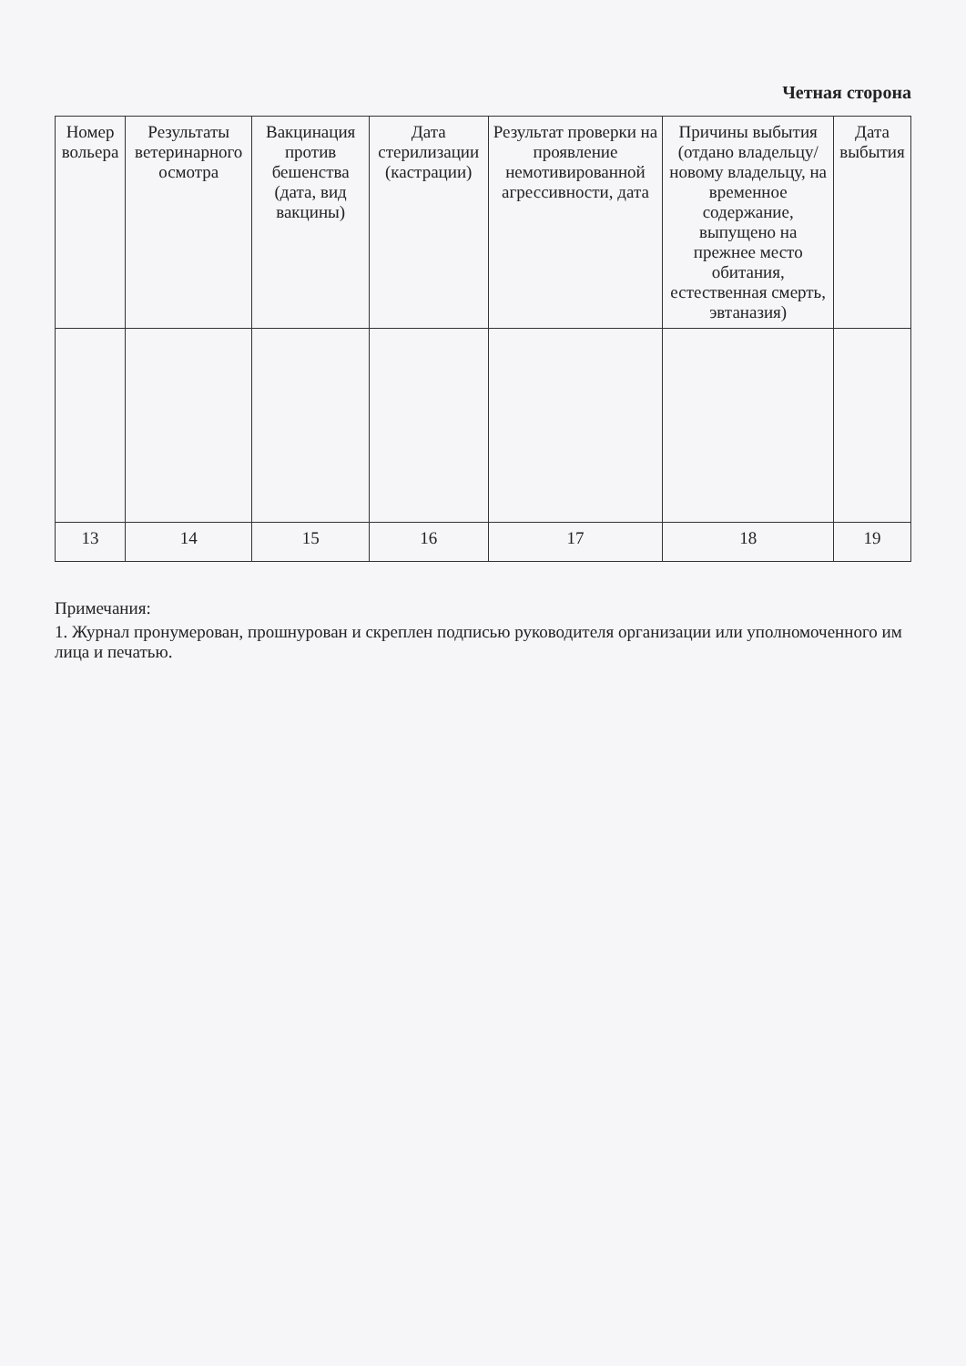Четная сторона
| Номер вольера | Результаты ветеринарного осмотра | Вакцинация против бешенства (дата, вид вакцины) | Дата стерилизации (кастрации) | Результат проверки на проявление немотивированной агрессивности, дата | Причины выбытия (отдано владельцу/новому владельцу, на временное содержание, выпущено на прежнее место обитания, естественная смерть, эвтаназия) | Дата выбытия |
| --- | --- | --- | --- | --- | --- | --- |
| 13 | 14 | 15 | 16 | 17 | 18 | 19 |
Примечания:
1. Журнал пронумерован, прошнурован и скреплен подписью руководителя организации или уполномоченного им лица и печатью.